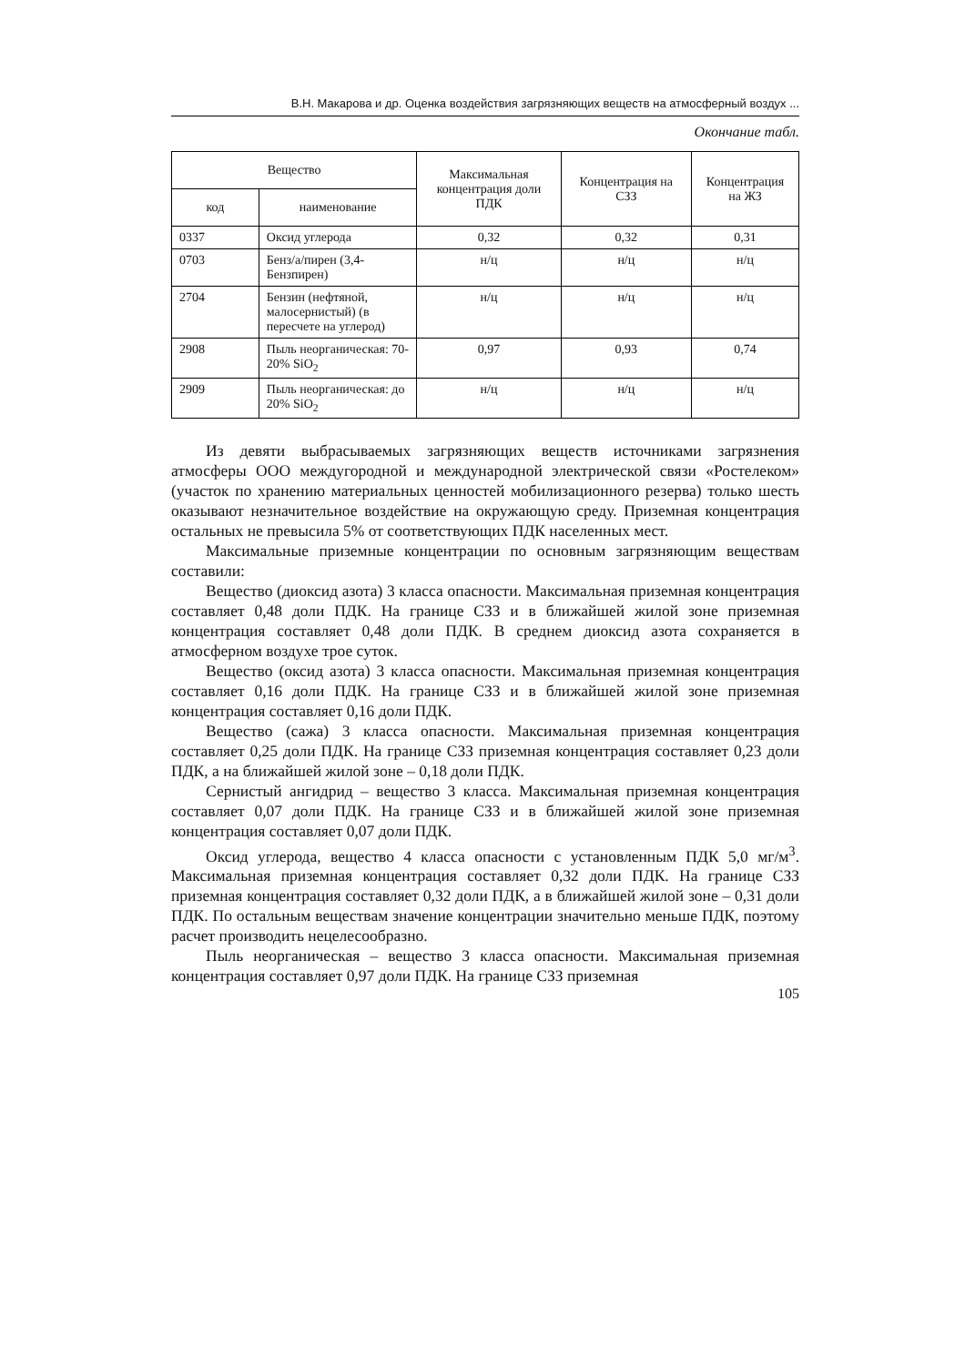В.Н. Макарова и др. Оценка воздействия загрязняющих веществ на атмосферный воздух ...
Окончание табл.
| Вещество | | Максимальная концентрация доли ПДК | Концентрация на СЗЗ | Концентрация на ЖЗ |
| --- | --- | --- | --- | --- |
| код | наименование | | | |
| 0337 | Оксид углерода | 0,32 | 0,32 | 0,31 |
| 0703 | Бенз/а/пирен (3,4-Бензпирен) | н/ц | н/ц | н/ц |
| 2704 | Бензин (нефтяной, малосернистый) (в пересчете на углерод) | н/ц | н/ц | н/ц |
| 2908 | Пыль неорганическая: 70-20% SiO<sub>2</sub> | 0,97 | 0,93 | 0,74 |
| 2909 | Пыль неорганическая: до 20% SiO<sub>2</sub> | н/ц | н/ц | н/ц |
Из девяти выбрасываемых загрязняющих веществ источниками загрязнения атмосферы ООО междугородной и международной электрической связи «Ростелеком» (участок по хранению материальных ценностей мобилизационного резерва) только шесть оказывают незначительное воздействие на окружающую среду. Приземная концентрация остальных не превысила 5% от соответствующих ПДК населенных мест.
Максимальные приземные концентрации по основным загрязняющим веществам составили:
Вещество (диоксид азота) 3 класса опасности. Максимальная приземная концентрация составляет 0,48 доли ПДК. На границе СЗЗ и в ближайшей жилой зоне приземная концентрация составляет 0,48 доли ПДК. В среднем диоксид азота сохраняется в атмосферном воздухе трое суток.
Вещество (оксид азота) 3 класса опасности. Максимальная приземная концентрация составляет 0,16 доли ПДК. На границе СЗЗ и в ближайшей жилой зоне приземная концентрация составляет 0,16 доли ПДК.
Вещество (сажа) 3 класса опасности. Максимальная приземная концентрация составляет 0,25 доли ПДК. На границе СЗЗ приземная концентрация составляет 0,23 доли ПДК, а на ближайшей жилой зоне – 0,18 доли ПДК.
Сернистый ангидрид – вещество 3 класса. Максимальная приземная концентрация составляет 0,07 доли ПДК. На границе СЗЗ и в ближайшей жилой зоне приземная концентрация составляет 0,07 доли ПДК.
Оксид углерода, вещество 4 класса опасности с установленным ПДК 5,0 мг/м<sup>3</sup>. Максимальная приземная концентрация составляет 0,32 доли ПДК. На границе СЗЗ приземная концентрация составляет 0,32 доли ПДК, а в ближайшей жилой зоне – 0,31 доли ПДК. По остальным веществам значение концентрации значительно меньше ПДК, поэтому расчет производить нецелесообразно.
Пыль неорганическая – вещество 3 класса опасности. Максимальная приземная концентрация составляет 0,97 доли ПДК. На границе СЗЗ приземная
105